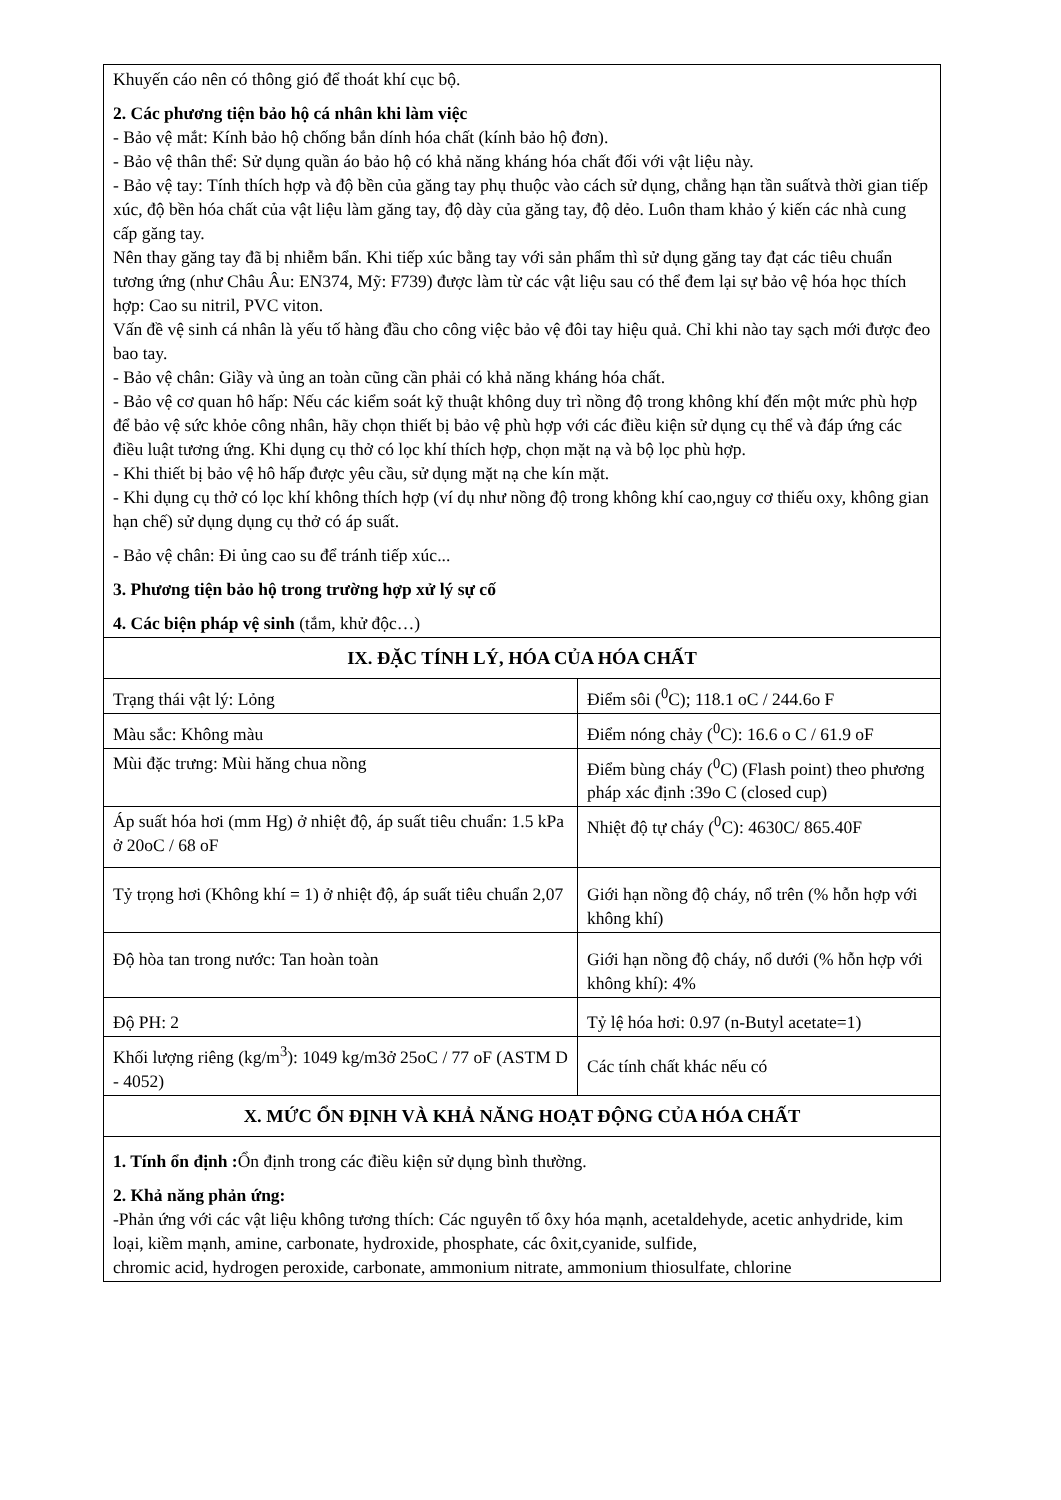| Khuyến cáo nên có thông gió để thoát khí cục bộ. 2. Các phương tiện bảo hộ cá nhân khi làm việc - Bảo vệ mắt: Kính bảo hộ chống bắn dính hóa chất (kính bảo hộ đơn). - Bảo vệ thân thể: Sử dụng quần áo bảo hộ có khả năng kháng hóa chất đối với vật liệu này. - Bảo vệ tay: Tính thích hợp và độ bền của găng tay phụ thuộc vào cách sử dụng, chẳng hạn tần suấtvà thời gian tiếp xúc, độ bền hóa chất của vật liệu làm găng tay, độ dày của găng tay, độ dẻo. Luôn tham khảo ý kiến các nhà cung cấp găng tay. Nên thay găng tay đã bị nhiễm bẩn. Khi tiếp xúc bằng tay với sản phẩm thì sử dụng găng tay đạt các tiêu chuẩn tương ứng (như Châu Âu: EN374, Mỹ: F739) được làm từ các vật liệu sau có thể đem lại sự bảo vệ hóa học thích hợp: Cao su nitril, PVC viton. Vấn đề vệ sinh cá nhân là yếu tố hàng đầu cho công việc bảo vệ đôi tay hiệu quả. Chỉ khi nào tay sạch mới được đeo bao tay. - Bảo vệ chân: Giầy và ủng an toàn cũng cần phải có khả năng kháng hóa chất. - Bảo vệ cơ quan hô hấp: Nếu các kiểm soát kỹ thuật không duy trì nồng độ trong không khí đến một mức phù hợp để bảo vệ sức khỏe công nhân, hãy chọn thiết bị bảo vệ phù hợp với các điều kiện sử dụng cụ thể và đáp ứng các điều luật tương ứng. Khi dụng cụ thở có lọc khí thích hợp, chọn mặt nạ và bộ lọc phù hợp. - Khi thiết bị bảo vệ hô hấp được yêu cầu, sử dụng mặt nạ che kín mặt. - Khi dụng cụ thở có lọc khí không thích hợp (ví dụ như nồng độ trong không khí cao,nguy cơ thiếu oxy, không gian hạn chế) sử dụng dụng cụ thở có áp suất. - Bảo vệ chân: Đi ủng cao su để tránh tiếp xúc... 3. Phương tiện bảo hộ trong trường hợp xử lý sự cố 4. Các biện pháp vệ sinh (tắm, khử độc…) | |
| IX. ĐẶC TÍNH LÝ, HÓA CỦA HÓA CHẤT | |
| Trạng thái vật lý: Lỏng | Điểm sôi (<sup>0</sup>C); 118.1 oC / 244.6o F |
| Màu sắc: Không màu | Điểm nóng chảy (<sup>0</sup>C): 16.6 o C / 61.9 oF |
| Mùi đặc trưng: Mùi hăng chua nồng | Điểm bùng cháy (<sup>0</sup>C) (Flash point) theo phương pháp xác định :39o C (closed cup) |
| Áp suất hóa hơi (mm Hg) ở nhiệt độ, áp suất tiêu chuẩn: 1.5 kPa ở 20oC / 68 oF | Nhiệt độ tự cháy (<sup>0</sup>C): 4630C/ 865.40F |
| Tỷ trọng hơi (Không khí = 1) ở nhiệt độ, áp suất tiêu chuẩn 2,07 | Giới hạn nồng độ cháy, nổ trên (% hỗn hợp với không khí) |
| Độ hòa tan trong nước: Tan hoàn toàn | Giới hạn nồng độ cháy, nổ dưới (% hỗn hợp với không khí): 4% |
| Độ PH: 2 | Tỷ lệ hóa hơi: 0.97 (n-Butyl acetate=1) |
| Khối lượng riêng (kg/m<sup>3</sup>): 1049 kg/m3ở 25oC / 77 oF (ASTM D - 4052) | Các tính chất khác nếu có |
| X. MỨC ỔN ĐỊNH VÀ KHẢ NĂNG HOẠT ĐỘNG CỦA HÓA CHẤT | |
| 1. Tính ổn định : Ổn định trong các điều kiện sử dụng bình thường. 2. Khả năng phản ứng: -Phản ứng với các vật liệu không tương thích: Các nguyên tố ôxy hóa mạnh, acetaldehyde, acetic anhydride, kim loại, kiềm mạnh, amine, carbonate, hydroxide, phosphate, các ôxit,cyanide, sulfide, chromic acid, hydrogen peroxide, carbonate, ammonium nitrate, ammonium thiosulfate, chlorine | |